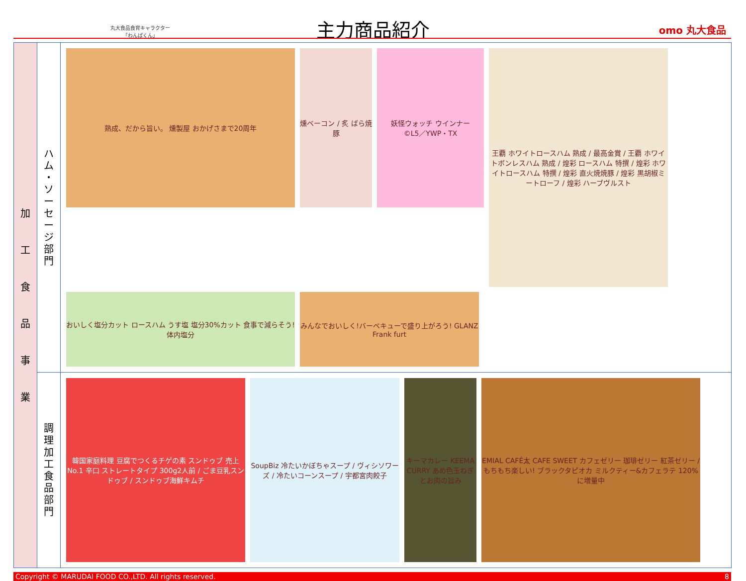丸大食品食育キャラクター
「わんぱくん」
主力商品紹介 omo 丸大食品
| 加 工 食 品 事 業 | ハ ム ・ ソ ー セ ー ジ 部 門 | 熟成、だから旨い。 燻製屋 おかげさまで20周年 燻ベーコン / 炙 ばら焼豚 妖怪ウォッチ ウインナー ©L5／YWP・TX 王覇 ホワイトロースハム 熟成 / 最高金賞 / 王覇 ホワイトボンレスハム 熟成 / 煌彩 ロースハム 特撰 / 煌彩 ホワイトロースハム 特撰 / 煌彩 直火焼焼豚 / 煌彩 黒胡椒ミートローフ / 煌彩 ハーブヴルスト おいしく塩分カット ロースハム うす塩 塩分30%カット 食事で減らそう!体内塩分 みんなでおいしく!バーベキューで盛り上がろう! GLANZ Frank furt |
| | 調 理 加 工 食 品 部 門 | 韓国家庭料理 豆腐でつくるチゲの素 スンドゥブ 売上No.1 辛口 ストレートタイプ 300g2人前 / ごま豆乳スンドゥブ / スンドゥブ海鮮キムチ SoupBiz 冷たいかぼちゃスープ / ヴィシソワーズ / 冷たいコーンスープ / 宇都宮肉餃子 キーマカレー KEEMA CURRY あめ色玉ねぎとお肉の旨み EMIAL CAFÉ太 CAFE SWEET カフェゼリー 珈琲ゼリー 紅茶ゼリー / もちもち楽しい! ブラックタピオカ ミルクティー&カフェラテ 120%に増量中 |
Copyright © MARUDAI FOOD CO.,LTD. All rights reserved. 8